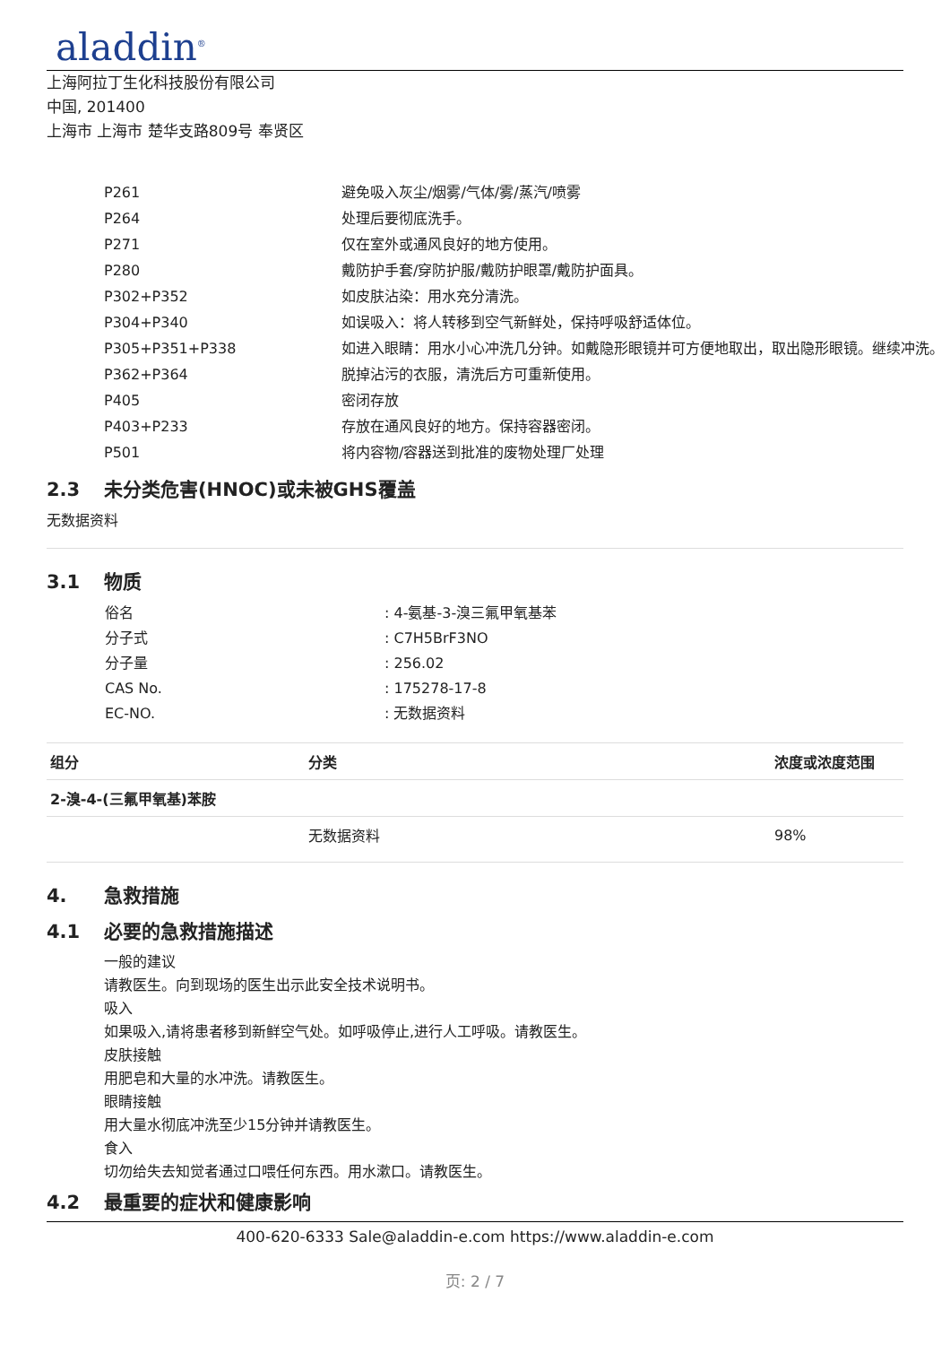aladdin<sup>®</sup>
上海阿拉丁生化科技股份有限公司
中国, 201400
上海市 上海市 楚华支路809号 奉贤区
| P261 | 避免吸入灰尘/烟雾/气体/雾/蒸汽/喷雾 |
| P264 | 处理后要彻底洗手。 |
| P271 | 仅在室外或通风良好的地方使用。 |
| P280 | 戴防护手套/穿防护服/戴防护眼罩/戴防护面具。 |
| P302+P352 | 如皮肤沾染：用水充分清洗。 |
| P304+P340 | 如误吸入：将人转移到空气新鲜处，保持呼吸舒适体位。 |
| P305+P351+P338 | 如进入眼睛：用水小心冲洗几分钟。如戴隐形眼镜并可方便地取出，取出隐形眼镜。继续冲洗。 |
| P362+P364 | 脱掉沾污的衣服，清洗后方可重新使用。 |
| P405 | 密闭存放 |
| P403+P233 | 存放在通风良好的地方。保持容器密闭。 |
| P501 | 将内容物/容器送到批准的废物处理厂处理 |
2.3 未分类危害(HNOC)或未被GHS覆盖
无数据资料
3.1 物质
| 俗名 | : 4-氨基-3-溴三氟甲氧基苯 |
| 分子式 | : C7H5BrF3NO |
| 分子量 | : 256.02 |
| CAS No. | : 175278-17-8 |
| EC-NO. | : 无数据资料 |
| 组分 | 分类 | 浓度或浓度范围 |
| --- | --- | --- |
| 2-溴-4-(三氟甲氧基)苯胺 | | |
| | 无数据资料 | 98% |
4. 急救措施
4.1 必要的急救措施描述
一般的建议
请教医生。向到现场的医生出示此安全技术说明书。
吸入
如果吸入,请将患者移到新鲜空气处。如呼吸停止,进行人工呼吸。请教医生。
皮肤接触
用肥皂和大量的水冲洗。请教医生。
眼睛接触
用大量水彻底冲洗至少15分钟并请教医生。
食入
切勿给失去知觉者通过口喂任何东西。用水漱口。请教医生。
4.2 最重要的症状和健康影响
400-620-6333 Sale@aladdin-e.com https://www.aladdin-e.com
页: 2 / 7